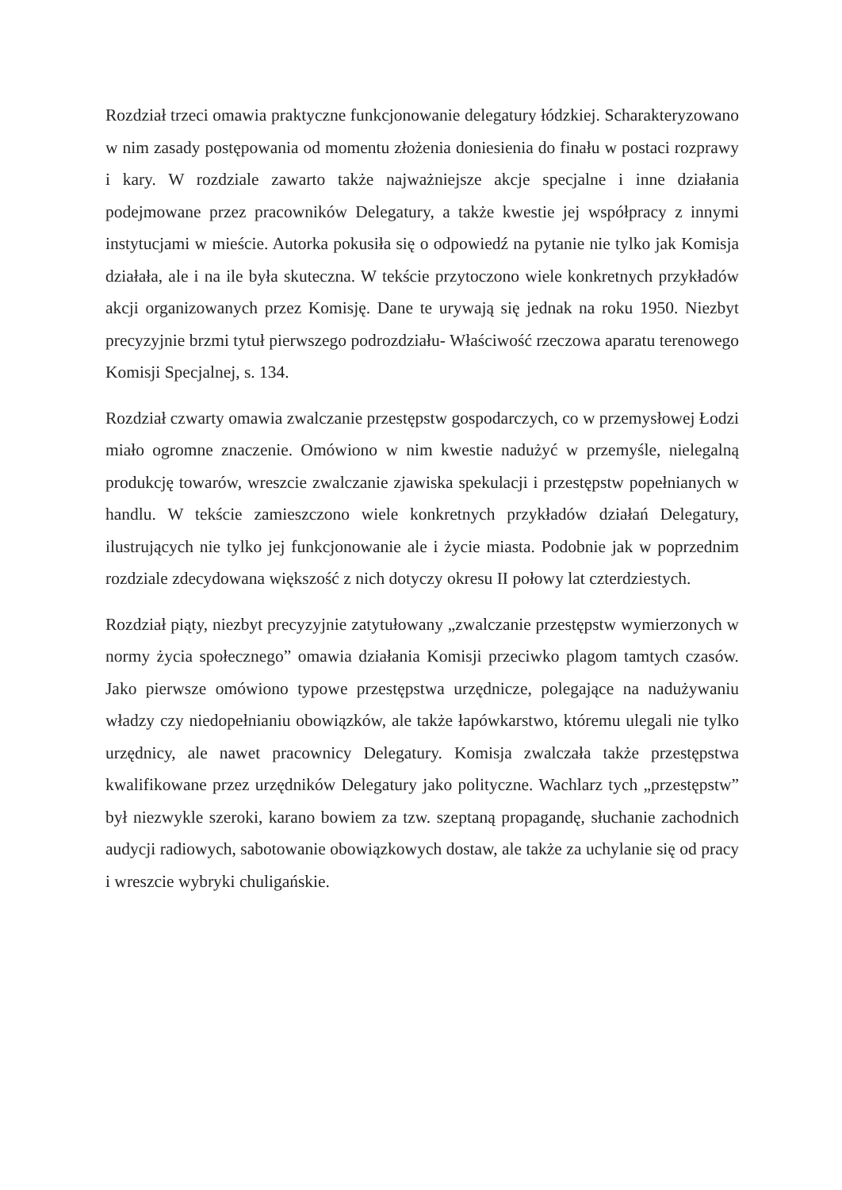Rozdział trzeci omawia praktyczne funkcjonowanie delegatury łódzkiej. Scharakteryzowano w nim zasady postępowania od momentu złożenia doniesienia do finału w postaci rozprawy i kary. W rozdziale zawarto także najważniejsze akcje specjalne i inne działania podejmowane przez pracowników Delegatury, a także kwestie jej współpracy z innymi instytucjami w mieście. Autorka pokusiła się o odpowiedź na pytanie nie tylko jak Komisja działała, ale i na ile była skuteczna. W tekście przytoczono wiele konkretnych przykładów akcji organizowanych przez Komisję. Dane te urywają się jednak na roku 1950. Niezbyt precyzyjnie brzmi tytuł pierwszego podrozdziału- Właściwość rzeczowa aparatu terenowego Komisji Specjalnej, s. 134.
Rozdział czwarty omawia zwalczanie przestępstw gospodarczych, co w przemysłowej Łodzi miało ogromne znaczenie. Omówiono w nim kwestie nadużyć w przemyśle, nielegalną produkcję towarów, wreszcie zwalczanie zjawiska spekulacji i przestępstw popełnianych w handlu. W tekście zamieszczono wiele konkretnych przykładów działań Delegatury, ilustrujących nie tylko jej funkcjonowanie ale i życie miasta. Podobnie jak w poprzednim rozdziale zdecydowana większość z nich dotyczy okresu II połowy lat czterdziestych.
Rozdział piąty, niezbyt precyzyjnie zatytułowany „zwalczanie przestępstw wymierzonych w normy życia społecznego” omawia działania Komisji przeciwko plagom tamtych czasów. Jako pierwsze omówiono typowe przestępstwa urzędnicze, polegające na nadużywaniu władzy czy niedopełnianiu obowiązków, ale także łapówkarstwo, któremu ulegali nie tylko urzędnicy, ale nawet pracownicy Delegatury. Komisja zwalczała także przestępstwa kwalifikowane przez urzędników Delegatury jako polityczne. Wachlarz tych „przestępstw” był niezwykle szeroki, karano bowiem za tzw. szeptaną propagandę, słuchanie zachodnich audycji radiowych, sabotowanie obowiązkowych dostaw, ale także za uchylanie się od pracy i wreszcie wybryki chuligańskie.